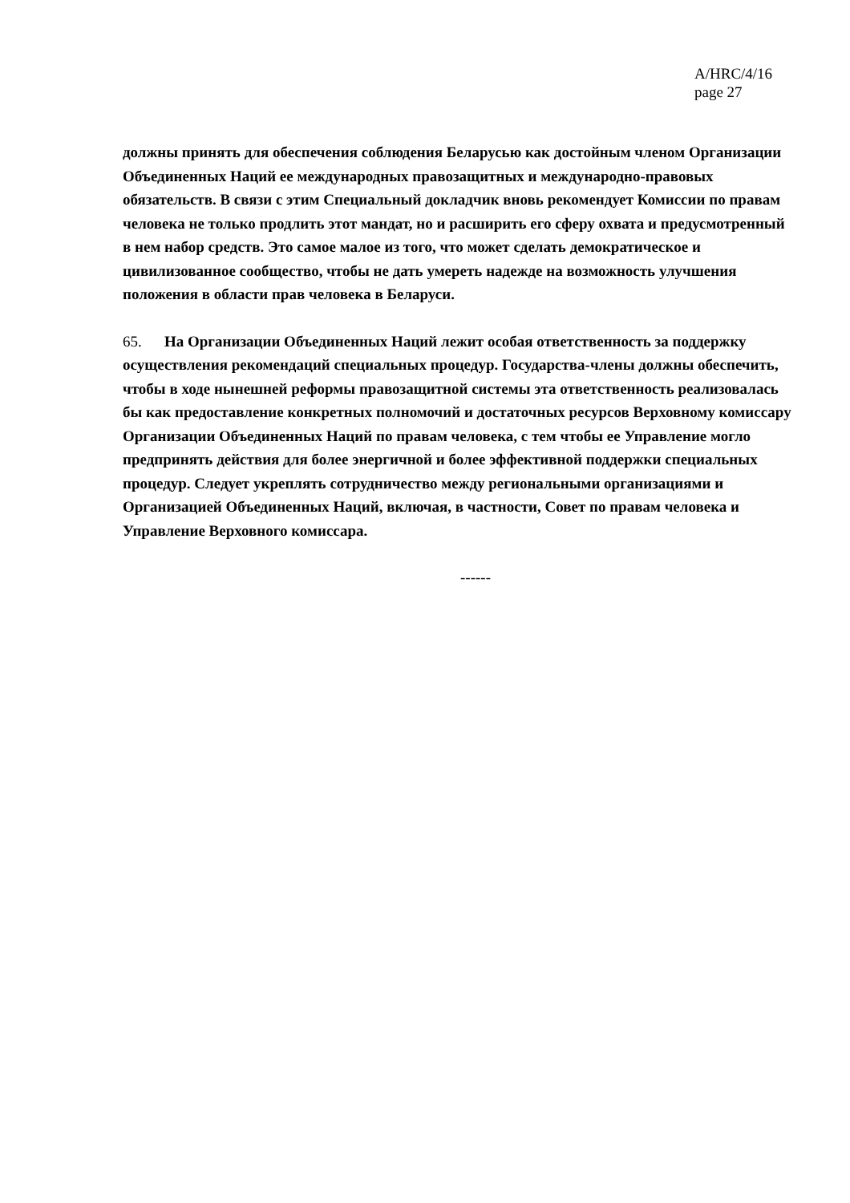A/HRC/4/16
page 27
должны принять для обеспечения соблюдения Беларусью как достойным членом Организации Объединенных Наций ее международных правозащитных и международно-правовых обязательств. В связи с этим Специальный докладчик вновь рекомендует Комиссии по правам человека не только продлить этот мандат, но и расширить его сферу охвата и предусмотренный в нем набор средств. Это самое малое из того, что может сделать демократическое и цивилизованное сообщество, чтобы не дать умереть надежде на возможность улучшения положения в области прав человека в Беларуси.
65. На Организации Объединенных Наций лежит особая ответственность за поддержку осуществления рекомендаций специальных процедур. Государства-члены должны обеспечить, чтобы в ходе нынешней реформы правозащитной системы эта ответственность реализовалась бы как предоставление конкретных полномочий и достаточных ресурсов Верховному комиссару Организации Объединенных Наций по правам человека, с тем чтобы ее Управление могло предпринять действия для более энергичной и более эффективной поддержки специальных процедур. Следует укреплять сотрудничество между региональными организациями и Организацией Объединенных Наций, включая, в частности, Совет по правам человека и Управление Верховного комиссара.
------